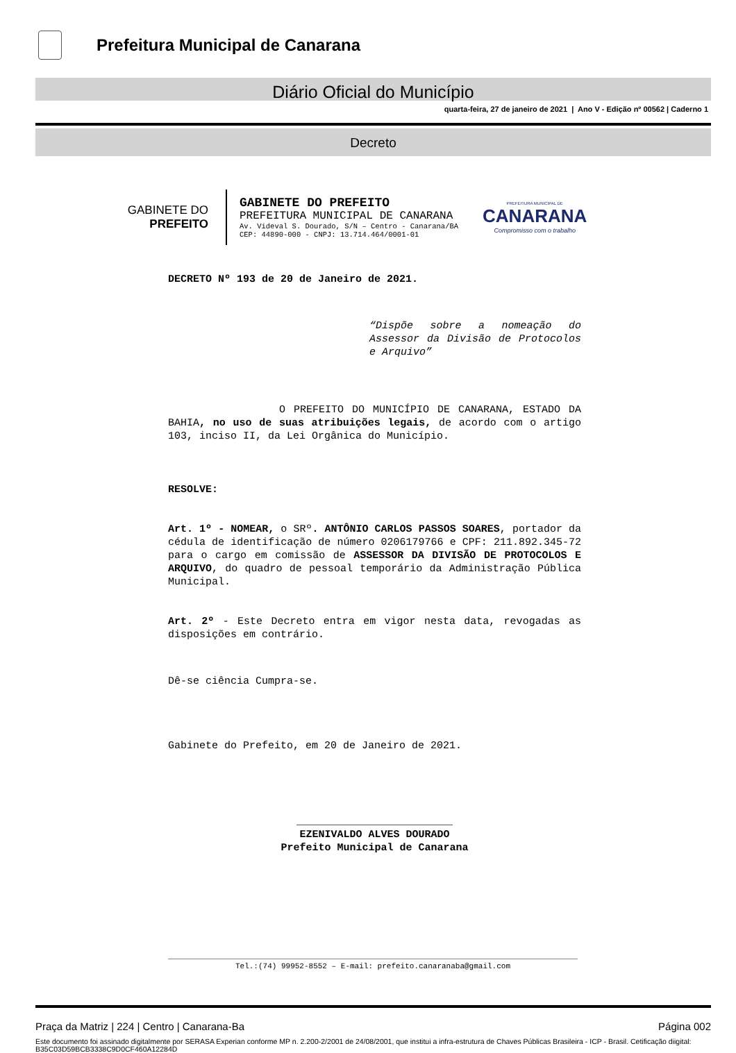Prefeitura Municipal de Canarana
Diário Oficial do Município
quarta-feira, 27 de janeiro de 2021 | Ano V - Edição nº 00562 | Caderno 1
Decreto
GABINETE DO
PREFEITO
GABINETE DO PREFEITO
PREFEITURA MUNICIPAL DE CANARANA
Av. Videval S. Dourado, S/N – Centro - Canarana/BA
CEP: 44890-000 - CNPJ: 13.714.464/0001-01
PREFEITURA MUNICIPAL DE
CANARANA
Compromisso com o trabalho
DECRETO Nº 193 de 20 de Janeiro de 2021.
“Dispõe sobre a nomeação do Assessor da Divisão de Protocolos e Arquivo”
O PREFEITO DO MUNICÍPIO DE CANARANA, ESTADO DA BAHIA, no uso de suas atribuições legais, de acordo com o artigo 103, inciso II, da Lei Orgânica do Município.
RESOLVE:
Art. 1º - NOMEAR, o SRº. ANTÔNIO CARLOS PASSOS SOARES, portador da cédula de identificação de número 0206179766 e CPF: 211.892.345-72 para o cargo em comissão de ASSESSOR DA DIVISÃO DE PROTOCOLOS E ARQUIVO, do quadro de pessoal temporário da Administração Pública Municipal.
Art. 2º - Este Decreto entra em vigor nesta data, revogadas as disposições em contrário.
Dê-se ciência Cumpra-se.
Gabinete do Prefeito, em 20 de Janeiro de 2021.
_________________________
EZENIVALDO ALVES DOURADO
Prefeito Municipal de Canarana
Tel.:(74) 99952-8552 – E-mail: prefeito.canaranaba@gmail.com
Praça da Matriz | 224 | Centro | Canarana-Ba Página 002
Este documento foi assinado digitalmente por SERASA Experian conforme MP n. 2.200-2/2001 de 24/08/2001, que institui a infra-estrutura de Chaves Públicas Brasileira - ICP - Brasil. Cetificação diigital: B35C03D59BCB3338C9D0CF460A12284D